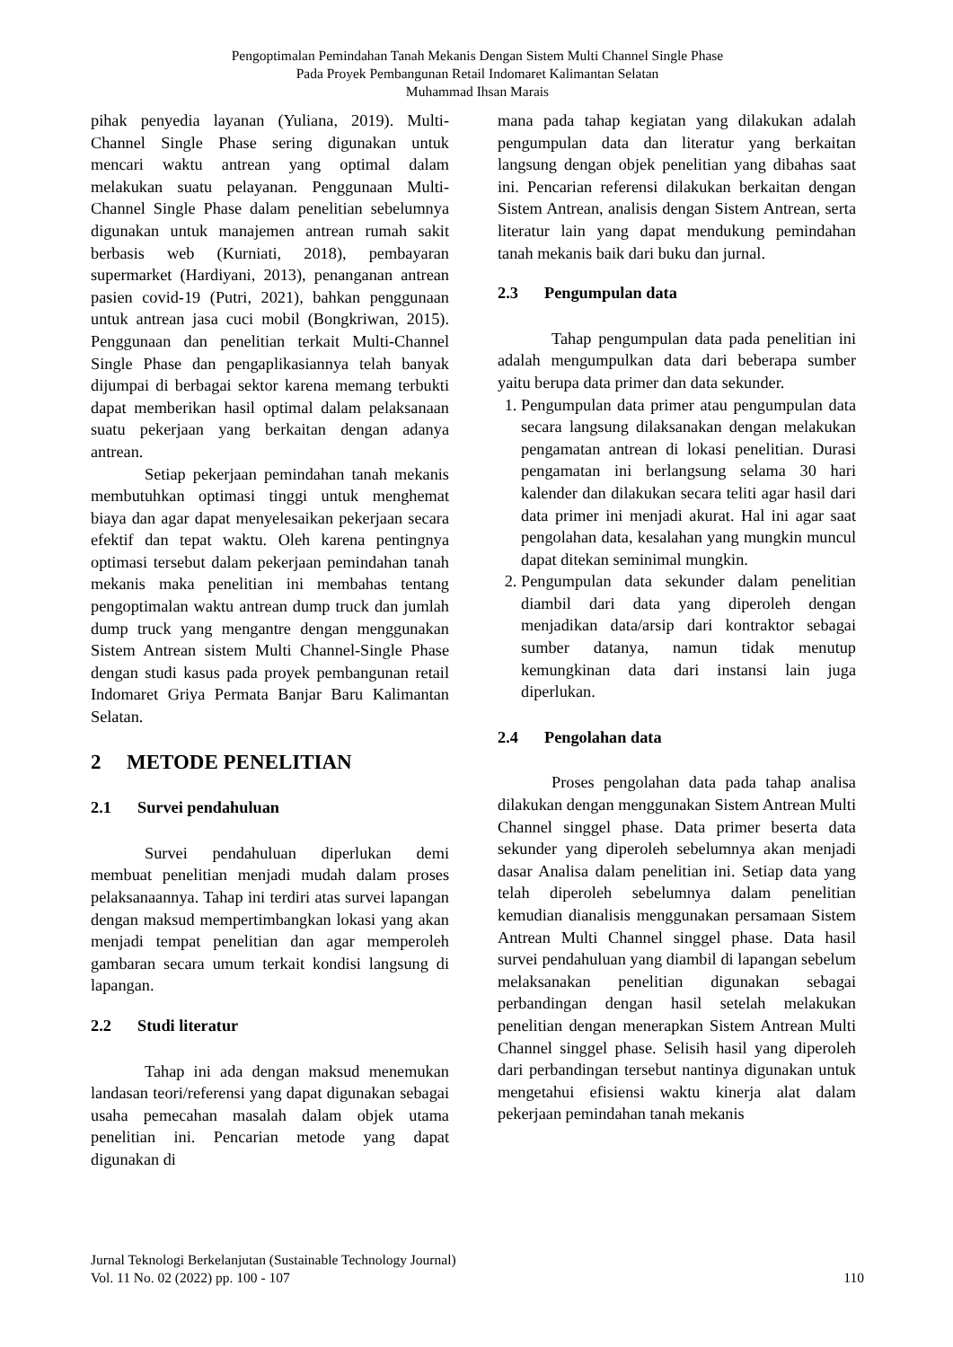Pengoptimalan Pemindahan Tanah Mekanis Dengan Sistem Multi Channel Single Phase
Pada Proyek Pembangunan Retail Indomaret Kalimantan Selatan
Muhammad Ihsan Marais
pihak penyedia layanan (Yuliana, 2019). Multi-Channel Single Phase sering digunakan untuk mencari waktu antrean yang optimal dalam melakukan suatu pelayanan. Penggunaan Multi-Channel Single Phase dalam penelitian sebelumnya digunakan untuk manajemen antrean rumah sakit berbasis web (Kurniati, 2018), pembayaran supermarket (Hardiyani, 2013), penanganan antrean pasien covid-19 (Putri, 2021), bahkan penggunaan untuk antrean jasa cuci mobil (Bongkriwan, 2015). Penggunaan dan penelitian terkait Multi-Channel Single Phase dan pengaplikasiannya telah banyak dijumpai di berbagai sektor karena memang terbukti dapat memberikan hasil optimal dalam pelaksanaan suatu pekerjaan yang berkaitan dengan adanya antrean.
Setiap pekerjaan pemindahan tanah mekanis membutuhkan optimasi tinggi untuk menghemat biaya dan agar dapat menyelesaikan pekerjaan secara efektif dan tepat waktu. Oleh karena pentingnya optimasi tersebut dalam pekerjaan pemindahan tanah mekanis maka penelitian ini membahas tentang pengoptimalan waktu antrean dump truck dan jumlah dump truck yang mengantre dengan menggunakan Sistem Antrean sistem Multi Channel-Single Phase dengan studi kasus pada proyek pembangunan retail Indomaret Griya Permata Banjar Baru Kalimantan Selatan.
2 METODE PENELITIAN
2.1 Survei pendahuluan
Survei pendahuluan diperlukan demi membuat penelitian menjadi mudah dalam proses pelaksanaannya. Tahap ini terdiri atas survei lapangan dengan maksud mempertimbangkan lokasi yang akan menjadi tempat penelitian dan agar memperoleh gambaran secara umum terkait kondisi langsung di lapangan.
2.2 Studi literatur
Tahap ini ada dengan maksud menemukan landasan teori/referensi yang dapat digunakan sebagai usaha pemecahan masalah dalam objek utama penelitian ini. Pencarian metode yang dapat digunakan di
mana pada tahap kegiatan yang dilakukan adalah pengumpulan data dan literatur yang berkaitan langsung dengan objek penelitian yang dibahas saat ini. Pencarian referensi dilakukan berkaitan dengan Sistem Antrean, analisis dengan Sistem Antrean, serta literatur lain yang dapat mendukung pemindahan tanah mekanis baik dari buku dan jurnal.
2.3 Pengumpulan data
Tahap pengumpulan data pada penelitian ini adalah mengumpulkan data dari beberapa sumber yaitu berupa data primer dan data sekunder.
1. Pengumpulan data primer atau pengumpulan data secara langsung dilaksanakan dengan melakukan pengamatan antrean di lokasi penelitian. Durasi pengamatan ini berlangsung selama 30 hari kalender dan dilakukan secara teliti agar hasil dari data primer ini menjadi akurat. Hal ini agar saat pengolahan data, kesalahan yang mungkin muncul dapat ditekan seminimal mungkin.
2. Pengumpulan data sekunder dalam penelitian diambil dari data yang diperoleh dengan menjadikan data/arsip dari kontraktor sebagai sumber datanya, namun tidak menutup kemungkinan data dari instansi lain juga diperlukan.
2.4 Pengolahan data
Proses pengolahan data pada tahap analisa dilakukan dengan menggunakan Sistem Antrean Multi Channel singgel phase. Data primer beserta data sekunder yang diperoleh sebelumnya akan menjadi dasar Analisa dalam penelitian ini. Setiap data yang telah diperoleh sebelumnya dalam penelitian kemudian dianalisis menggunakan persamaan Sistem Antrean Multi Channel singgel phase. Data hasil survei pendahuluan yang diambil di lapangan sebelum melaksanakan penelitian digunakan sebagai perbandingan dengan hasil setelah melakukan penelitian dengan menerapkan Sistem Antrean Multi Channel singgel phase. Selisih hasil yang diperoleh dari perbandingan tersebut nantinya digunakan untuk mengetahui efisiensi waktu kinerja alat dalam pekerjaan pemindahan tanah mekanis
Jurnal Teknologi Berkelanjutan (Sustainable Technology Journal)
Vol. 11 No. 02 (2022) pp. 100 - 107 110